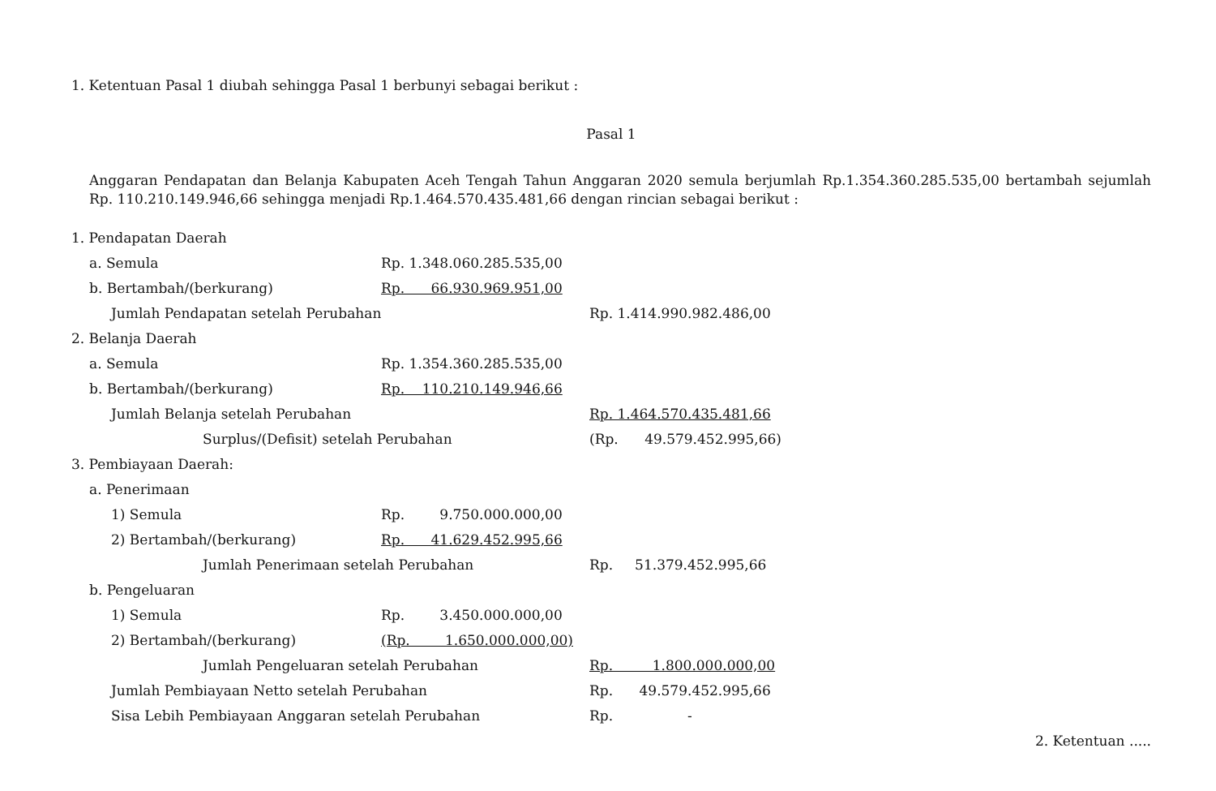1. Ketentuan Pasal 1 diubah sehingga Pasal 1 berbunyi sebagai berikut :
Pasal 1
Anggaran Pendapatan dan Belanja Kabupaten Aceh Tengah Tahun Anggaran 2020 semula berjumlah Rp.1.354.360.285.535,00 bertambah sejumlah Rp. 110.210.149.946,66 sehingga menjadi Rp.1.464.570.435.481,66 dengan rincian sebagai berikut :
| 1. Pendapatan Daerah | | | | | |
| | a. Semula | Rp. 1.348.060.285.535,00 | | | |
| | b. Bertambah/(berkurang) | Rp. 66.930.969.951,00 | | | |
| | Jumlah Pendapatan setelah Perubahan | | | Rp. 1.414.990.982.486,00 | |
| 2. Belanja Daerah | | | | | |
| | a. Semula | Rp. 1.354.360.285.535,00 | | | |
| | b. Bertambah/(berkurang) | Rp. 110.210.149.946,66 | | | |
| | Jumlah Belanja setelah Perubahan | | | Rp. 1.464.570.435.481,66 | |
| | Surplus/(Defisit) setelah Perubahan | | | (Rp. 49.579.452.995,66) | |
| 3. Pembiayaan Daerah: | | | | | |
| | a. Penerimaan | | | | |
| | 1) Semula | Rp. 9.750.000.000,00 | | | |
| | 2) Bertambah/(berkurang) | Rp. 41.629.452.995,66 | | | |
| | Jumlah Penerimaan setelah Perubahan | | | Rp. 51.379.452.995,66 | |
| | b. Pengeluaran | | | | |
| | 1) Semula | Rp. 3.450.000.000,00 | | | |
| | 2) Bertambah/(berkurang) | (Rp. 1.650.000.000,00) | | | |
| | Jumlah Pengeluaran setelah Perubahan | | | Rp. 1.800.000.000,00 | |
| | Jumlah Pembiayaan Netto setelah Perubahan | | | Rp. 49.579.452.995,66 | |
| | Sisa Lebih Pembiayaan Anggaran setelah Perubahan | | | Rp. - | |
2. Ketentuan .....